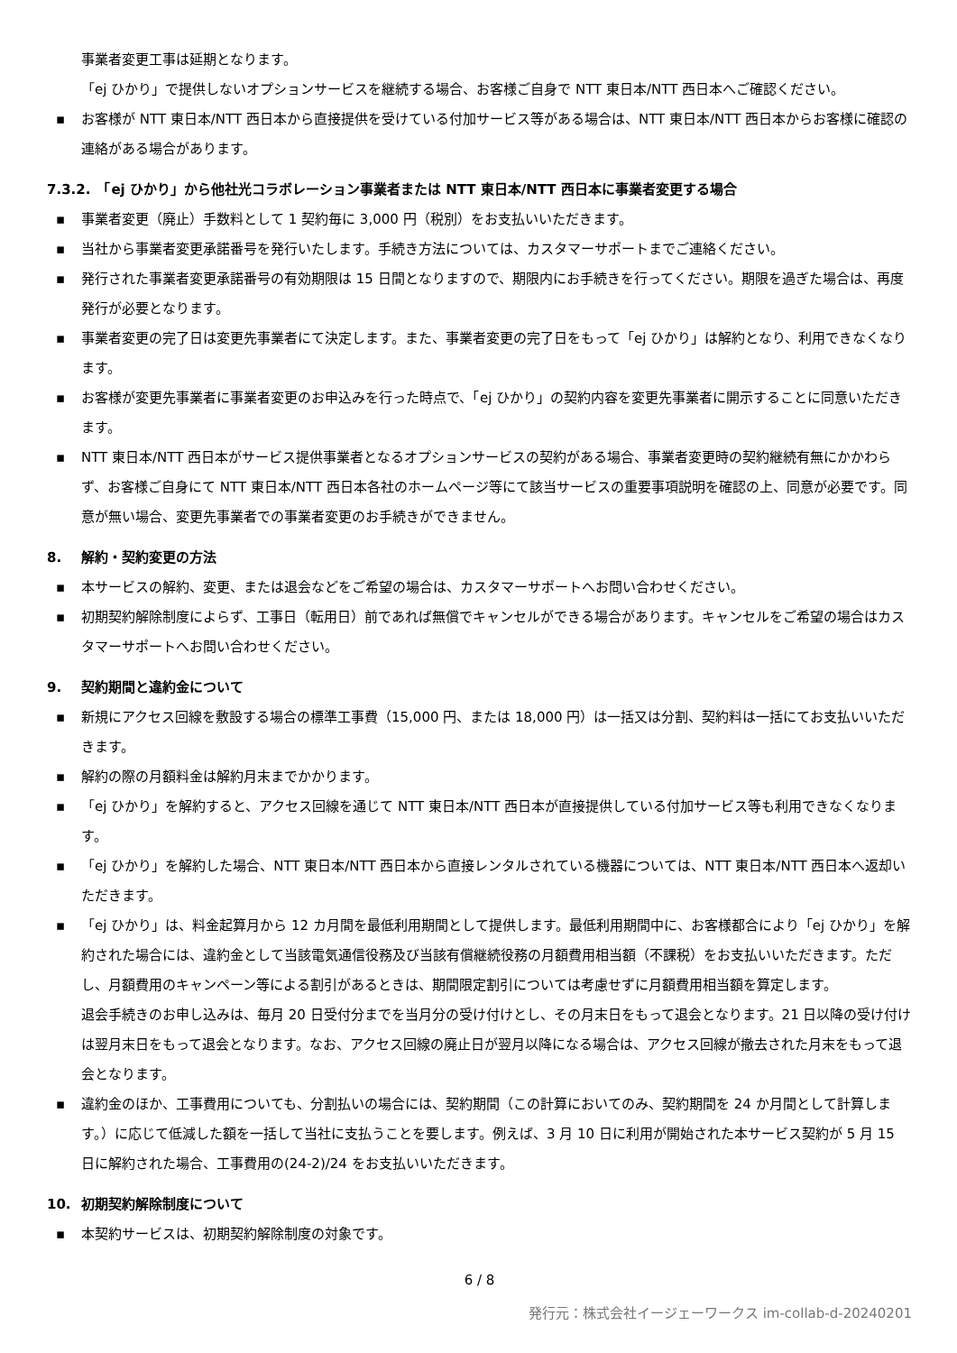事業者変更工事は延期となります。
「ej ひかり」で提供しないオプションサービスを継続する場合、お客様ご自身で NTT 東日本/NTT 西日本へご確認ください。
▪ お客様が NTT 東日本/NTT 西日本から直接提供を受けている付加サービス等がある場合は、NTT 東日本/NTT 西日本からお客様に確認の連絡がある場合があります。
7.3.2.　「ej ひかり」から他社光コラボレーション事業者または NTT 東日本/NTT 西日本に事業者変更する場合
▪ 事業者変更（廃止）手数料として 1 契約毎に 3,000 円（税別）をお支払いいただきます。
▪ 当社から事業者変更承諾番号を発行いたします。手続き方法については、カスタマーサポートまでご連絡ください。
▪ 発行された事業者変更承諾番号の有効期限は 15 日間となりますので、期限内にお手続きを行ってください。期限を過ぎた場合は、再度発行が必要となります。
▪ 事業者変更の完了日は変更先事業者にて決定します。また、事業者変更の完了日をもって「ej ひかり」は解約となり、利用できなくなります。
▪ お客様が変更先事業者に事業者変更のお申込みを行った時点で、「ej ひかり」の契約内容を変更先事業者に開示することに同意いただきます。
▪ NTT 東日本/NTT 西日本がサービス提供事業者となるオプションサービスの契約がある場合、事業者変更時の契約継続有無にかかわらず、お客様ご自身にて NTT 東日本/NTT 西日本各社のホームページ等にて該当サービスの重要事項説明を確認の上、同意が必要です。同意が無い場合、変更先事業者での事業者変更のお手続きができません。
8. 解約・契約変更の方法
▪ 本サービスの解約、変更、または退会などをご希望の場合は、カスタマーサポートへお問い合わせください。
▪ 初期契約解除制度によらず、工事日（転用日）前であれば無償でキャンセルができる場合があります。キャンセルをご希望の場合はカスタマーサポートへお問い合わせください。
9. 契約期間と違約金について
▪ 新規にアクセス回線を敷設する場合の標準工事費（15,000 円、または 18,000 円）は一括又は分割、契約料は一括にてお支払いいただきます。
▪ 解約の際の月額料金は解約月末までかかります。
▪ 「ej ひかり」を解約すると、アクセス回線を通じて NTT 東日本/NTT 西日本が直接提供している付加サービス等も利用できなくなります。
▪ 「ej ひかり」を解約した場合、NTT 東日本/NTT 西日本から直接レンタルされている機器については、NTT 東日本/NTT 西日本へ返却いただきます。
▪ 「ej ひかり」は、料金起算月から 12 カ月間を最低利用期間として提供します。最低利用期間中に、お客様都合により「ej ひかり」を解約された場合には、違約金として当該電気通信役務及び当該有償継続役務の月額費用相当額（不課税）をお支払いいただきます。ただし、月額費用のキャンペーン等による割引があるときは、期間限定割引については考慮せずに月額費用相当額を算定します。
退会手続きのお申し込みは、毎月 20 日受付分までを当月分の受け付けとし、その月末日をもって退会となります。21 日以降の受け付けは翌月末日をもって退会となります。なお、アクセス回線の廃止日が翌月以降になる場合は、アクセス回線が撤去された月末をもって退会となります。
▪ 違約金のほか、工事費用についても、分割払いの場合には、契約期間（この計算においてのみ、契約期間を 24 か月間として計算します。）に応じて低減した額を一括して当社に支払うことを要します。例えば、3 月 10 日に利用が開始された本サービス契約が 5 月 15 日に解約された場合、工事費用の(24-2)/24 をお支払いいただきます。
10. 初期契約解除制度について
▪ 本契約サービスは、初期契約解除制度の対象です。
6 / 8
発行元：株式会社イージェーワークス im-collab-d-20240201